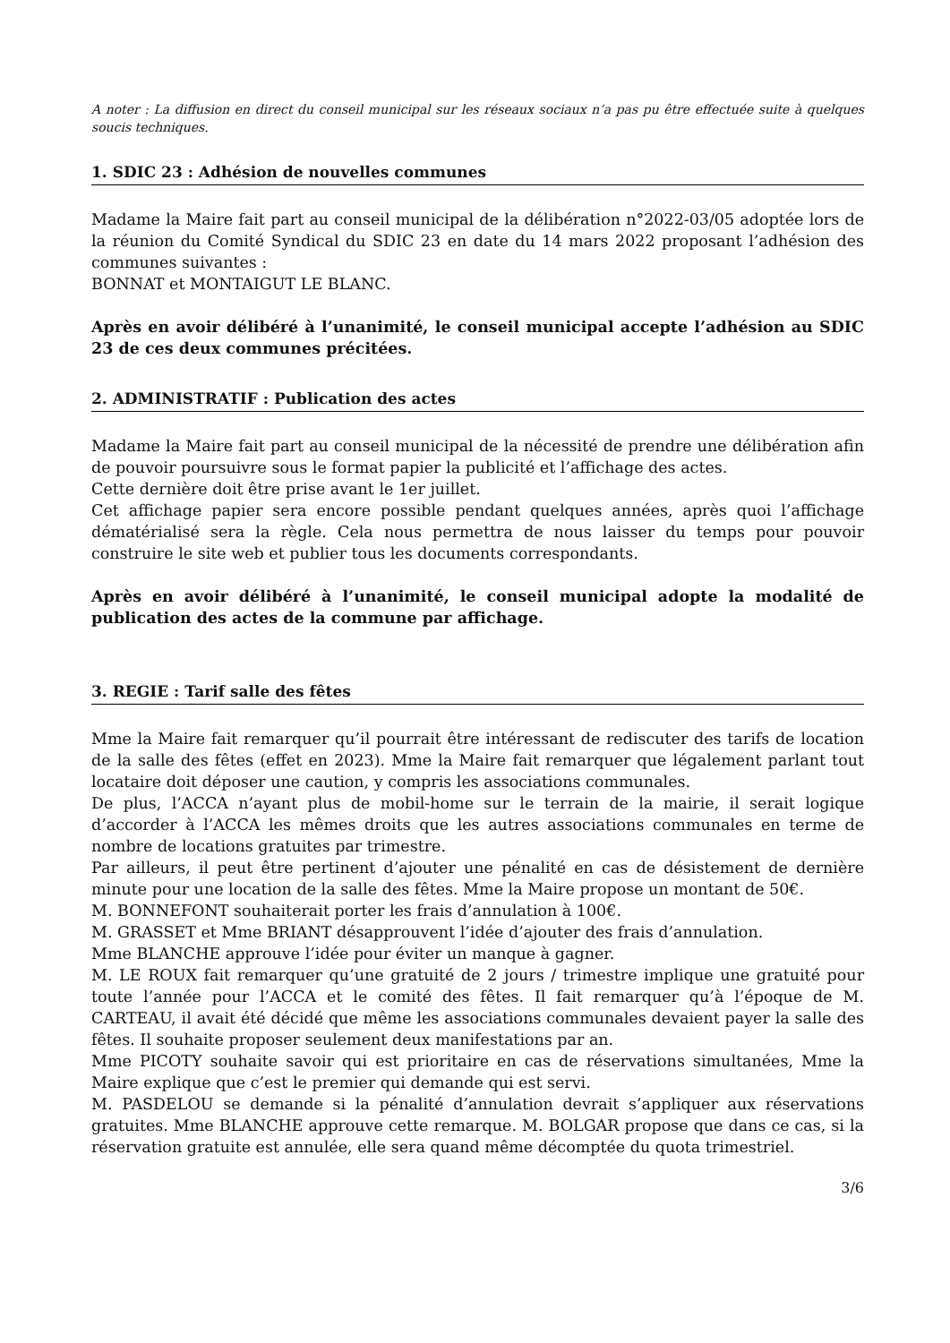A noter : La diffusion en direct du conseil municipal sur les réseaux sociaux n’a pas pu être effectuée suite à quelques soucis techniques.
1. SDIC 23 : Adhésion de nouvelles communes
Madame la Maire fait part au conseil municipal de la délibération n°2022-03/05 adoptée lors de la réunion du Comité Syndical du SDIC 23 en date du 14 mars 2022 proposant l’adhésion des communes suivantes :
BONNAT et MONTAIGUT LE BLANC.
Après en avoir délibéré à l’unanimité, le conseil municipal accepte l’adhésion au SDIC 23 de ces deux communes précitées.
2. ADMINISTRATIF : Publication des actes
Madame la Maire fait part au conseil municipal de la nécessité de prendre une délibération afin de pouvoir poursuivre sous le format papier la publicité et l’affichage des actes.
Cette dernière doit être prise avant le 1er juillet.
Cet affichage papier sera encore possible pendant quelques années, après quoi l’affichage dématérialisé sera la règle. Cela nous permettra de nous laisser du temps pour pouvoir construire le site web et publier tous les documents correspondants.
Après en avoir délibéré à l’unanimité, le conseil municipal adopte la modalité de publication des actes de la commune par affichage.
3. REGIE : Tarif salle des fêtes
Mme la Maire fait remarquer qu’il pourrait être intéressant de rediscuter des tarifs de location de la salle des fêtes (effet en 2023). Mme la Maire fait remarquer que légalement parlant tout locataire doit déposer une caution, y compris les associations communales.
De plus, l’ACCA n’ayant plus de mobil-home sur le terrain de la mairie, il serait logique d’accorder à l’ACCA les mêmes droits que les autres associations communales en terme de nombre de locations gratuites par trimestre.
Par ailleurs, il peut être pertinent d’ajouter une pénalité en cas de désistement de dernière minute pour une location de la salle des fêtes. Mme la Maire propose un montant de 50€.
M. BONNEFONT souhaiterait porter les frais d’annulation à 100€.
M. GRASSET et Mme BRIANT désapprouvent l’idée d’ajouter des frais d’annulation.
Mme BLANCHE approuve l’idée pour éviter un manque à gagner.
M. LE ROUX fait remarquer qu’une gratuité de 2 jours / trimestre implique une gratuité pour toute l’année pour l’ACCA et le comité des fêtes. Il fait remarquer qu’à l’époque de M. CARTEAU, il avait été décidé que même les associations communales devaient payer la salle des fêtes. Il souhaite proposer seulement deux manifestations par an.
Mme PICOTY souhaite savoir qui est prioritaire en cas de réservations simultanées, Mme la Maire explique que c’est le premier qui demande qui est servi.
M. PASDELOU se demande si la pénalité d’annulation devrait s’appliquer aux réservations gratuites. Mme BLANCHE approuve cette remarque. M. BOLGAR propose que dans ce cas, si la réservation gratuite est annulée, elle sera quand même décomptée du quota trimestriel.
3/6